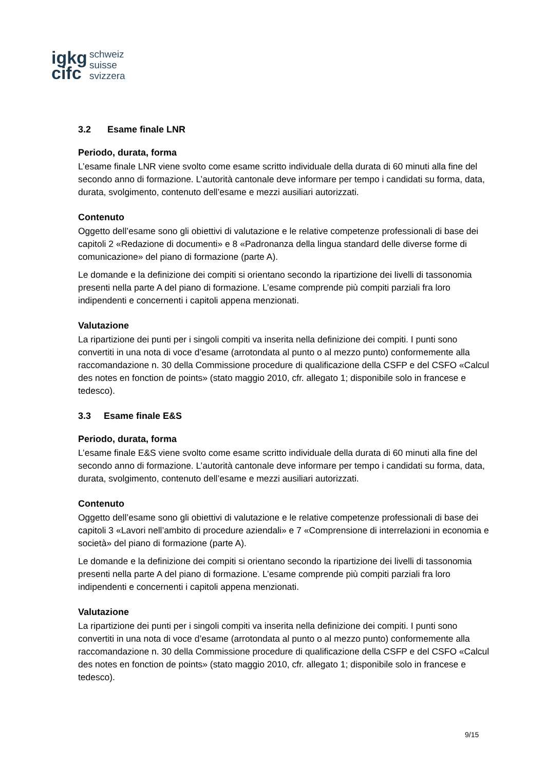igkg
cifc
schweiz
suisse
svizzera
3.2 Esame finale LNR
Periodo, durata, forma
L’esame finale LNR viene svolto come esame scritto individuale della durata di 60 minuti alla fine del secondo anno di formazione. L’autorità cantonale deve informare per tempo i candidati su forma, data, durata, svolgimento, contenuto dell’esame e mezzi ausiliari autorizzati.
Contenuto
Oggetto dell’esame sono gli obiettivi di valutazione e le relative competenze professionali di base dei capitoli 2 «Redazione di documenti» e 8 «Padronanza della lingua standard delle diverse forme di comunicazione» del piano di formazione (parte A).
Le domande e la definizione dei compiti si orientano secondo la ripartizione dei livelli di tassonomia presenti nella parte A del piano di formazione. L’esame comprende più compiti parziali fra loro indipendenti e concernenti i capitoli appena menzionati.
Valutazione
La ripartizione dei punti per i singoli compiti va inserita nella definizione dei compiti. I punti sono convertiti in una nota di voce d’esame (arrotondata al punto o al mezzo punto) conformemente alla raccomandazione n. 30 della Commissione procedure di qualificazione della CSFP e del CSFO «Calcul des notes en fonction de points» (stato maggio 2010, cfr. allegato 1; disponibile solo in francese e tedesco).
3.3 Esame finale E&S
Periodo, durata, forma
L’esame finale E&S viene svolto come esame scritto individuale della durata di 60 minuti alla fine del secondo anno di formazione. L’autorità cantonale deve informare per tempo i candidati su forma, data, durata, svolgimento, contenuto dell’esame e mezzi ausiliari autorizzati.
Contenuto
Oggetto dell’esame sono gli obiettivi di valutazione e le relative competenze professionali di base dei capitoli 3 «Lavori nell’ambito di procedure aziendali» e 7 «Comprensione di interrelazioni in economia e società» del piano di formazione (parte A).
Le domande e la definizione dei compiti si orientano secondo la ripartizione dei livelli di tassonomia presenti nella parte A del piano di formazione. L’esame comprende più compiti parziali fra loro indipendenti e concernenti i capitoli appena menzionati.
Valutazione
La ripartizione dei punti per i singoli compiti va inserita nella definizione dei compiti. I punti sono convertiti in una nota di voce d’esame (arrotondata al punto o al mezzo punto) conformemente alla raccomandazione n. 30 della Commissione procedure di qualificazione della CSFP e del CSFO «Calcul des notes en fonction de points» (stato maggio 2010, cfr. allegato 1; disponibile solo in francese e tedesco).
9/15